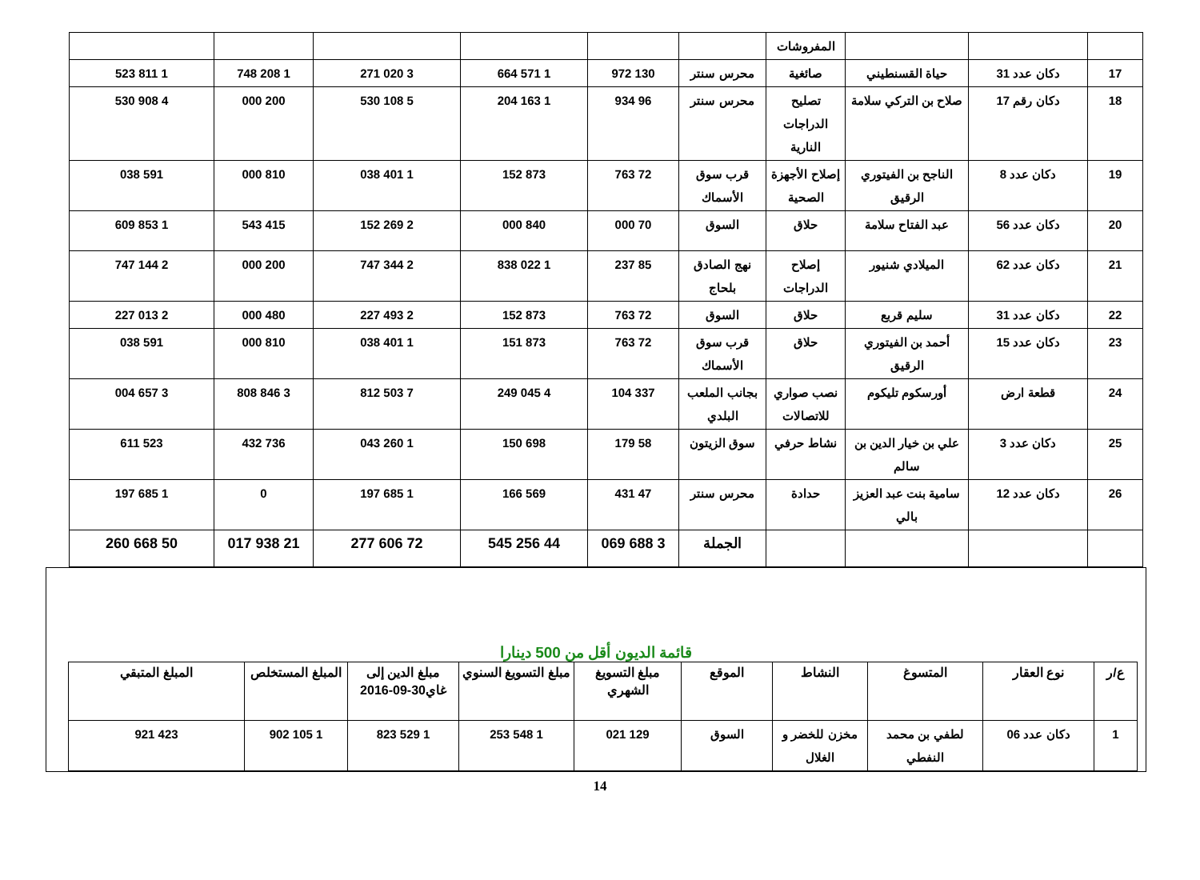| | | | المفروشات | | | | | | |
| 17 | دكان عدد 31 | حياة القسنطيني | صائغية | محرس سنتر | 130 972 | 1 571 664 | 3 020 271 | 1 208 748 | 1 811 523 |
| 18 | دكان رقم 17 | صلاح بن التركي سلامة | تصليح الدراجات النارية | محرس سنتر | 96 934 | 1 163 204 | 5 108 530 | 200 000 | 4 908 530 |
| 19 | دكان عدد 8 | الناجح بن الفيتوري الرقيق | إصلاح الأجهزة الصحية | قرب سوق الأسماك | 72 763 | 873 152 | 1 401 038 | 810 000 | 591 038 |
| 20 | دكان عدد 56 | عبد الفتاح سلامة | حلاق | السوق | 70 000 | 840 000 | 2 269 152 | 415 543 | 1 853 609 |
| 21 | دكان عدد 62 | الميلادي شنيور | إصلاح الدراجات | نهج الصادق بلحاج | 85 237 | 1 022 838 | 2 344 747 | 200 000 | 2 144 747 |
| 22 | دكان عدد 31 | سليم قربع | حلاق | السوق | 72 763 | 873 152 | 2 493 227 | 480 000 | 2 013 227 |
| 23 | دكان عدد 15 | أحمد بن الفيتوري الرقيق | حلاق | قرب سوق الأسماك | 72 763 | 873 151 | 1 401 038 | 810 000 | 591 038 |
| 24 | قطعة ارض | أورسكوم تليكوم | نصب صواري للاتصالات | بجانب الملعب البلدي | 337 104 | 4 045 249 | 7 503 812 | 3 846 808 | 3 657 004 |
| 25 | دكان عدد 3 | علي بن خيار الدين بن سالم | نشاط حرفي | سوق الزيتون | 58 179 | 698 150 | 1 260 043 | 736 432 | 523 611 |
| 26 | دكان عدد 12 | سامية بنت عبد العزيز بالي | حدادة | محرس سنتر | 47 431 | 569 166 | 1 685 197 | 0 | 1 685 197 |
| | | | | الجملة | 3 688 069 | 44 256 545 | 72 606 277 | 21 938 017 | 50 668 260 |
قائمة الديون أقل من 500 دينارا
| ع/ر | نوع العقار | المتسوغ | النشاط | الموقع | مبلغ التسويغ الشهري | مبلغ التسويغ السنوي | مبلغ الدين إلى غاي30-09-2016 | المبلغ المستخلص | المبلغ المتبقي |
| --- | --- | --- | --- | --- | --- | --- | --- | --- | --- |
| 1 | دكان عدد 06 | لطفي بن محمد النفطي | مخزن للخضر و الغلال | السوق | 129 021 | 1 548 253 | 1 529 823 | 1 105 902 | 423 921 |
14